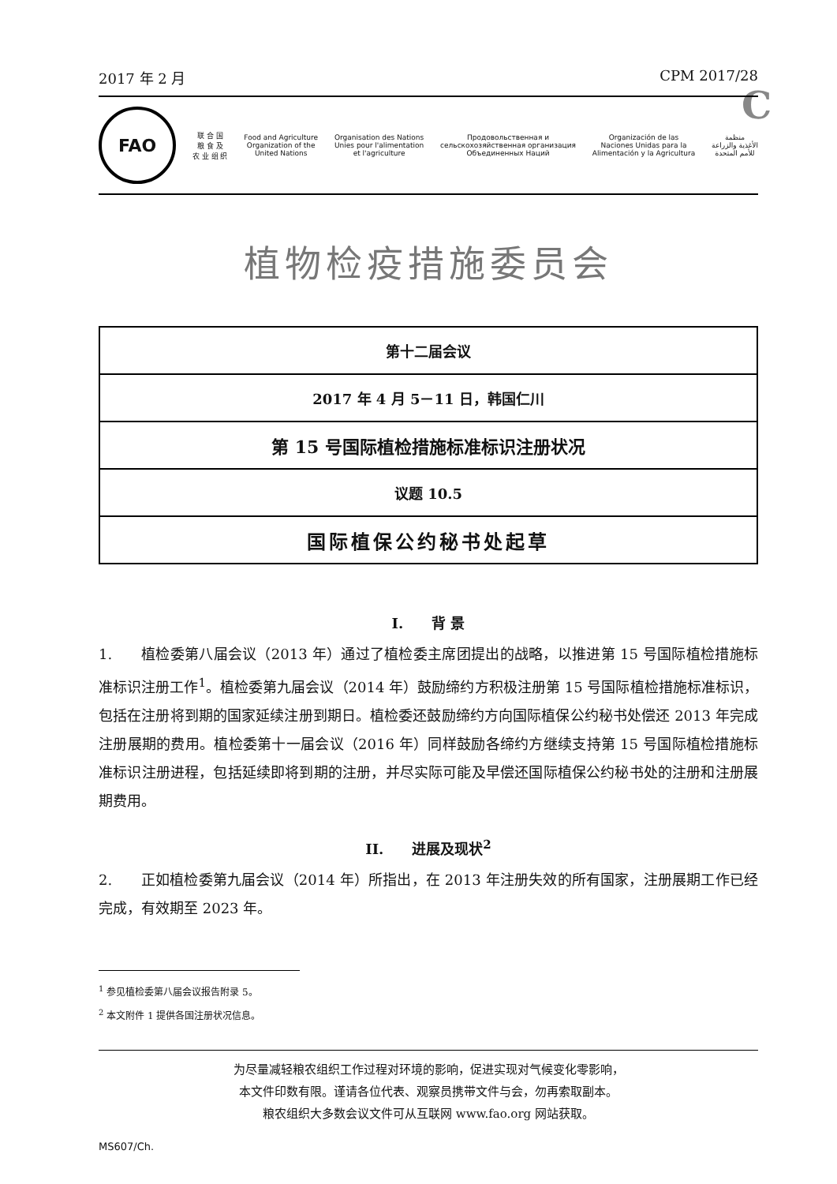C
2017 年 2 月 CPM 2017/28
FAO
联 合 国
粮 食 及
农 业 组 织
Food and Agriculture
Organization of the
United Nations
Organisation des Nations
Unies pour l'alimentation
et l'agriculture
Продовольственная и
сельскохозяйственная организация
Объединенных Наций
Organización de las
Naciones Unidas para la
Alimentación y la Agricultura
منظمة
الأغذية والزراعة
للأمم المتحدة
植物检疫措施委员会
| 第十二届会议 |
| 2017 年 4 月 5－11 日，韩国仁川 |
| 第 15 号国际植检措施标准标识注册状况 |
| 议题 10.5 |
| 国际植保公约秘书处起草 |
I.　　背 景
1.　　植检委第八届会议（2013 年）通过了植检委主席团提出的战略，以推进第 15 号国际植检措施标准标识注册工作<sup>1</sup>。植检委第九届会议（2014 年）鼓励缔约方积极注册第 15 号国际植检措施标准标识，包括在注册将到期的国家延续注册到期日。植检委还鼓励缔约方向国际植保公约秘书处偿还 2013 年完成注册展期的费用。植检委第十一届会议（2016 年）同样鼓励各缔约方继续支持第 15 号国际植检措施标准标识注册进程，包括延续即将到期的注册，并尽实际可能及早偿还国际植保公约秘书处的注册和注册展期费用。
II.　　进展及现状<sup>2</sup>
2.　　正如植检委第九届会议（2014 年）所指出，在 2013 年注册失效的所有国家，注册展期工作已经完成，有效期至 2023 年。
<sup>1</sup> 参见植检委第八届会议报告附录 5。
<sup>2</sup> 本文附件 1 提供各国注册状况信息。
为尽量减轻粮农组织工作过程对环境的影响，促进实现对气候变化零影响，
本文件印数有限。谨请各位代表、观察员携带文件与会，勿再索取副本。
粮农组织大多数会议文件可从互联网 www.fao.org 网站获取。
MS607/Ch.